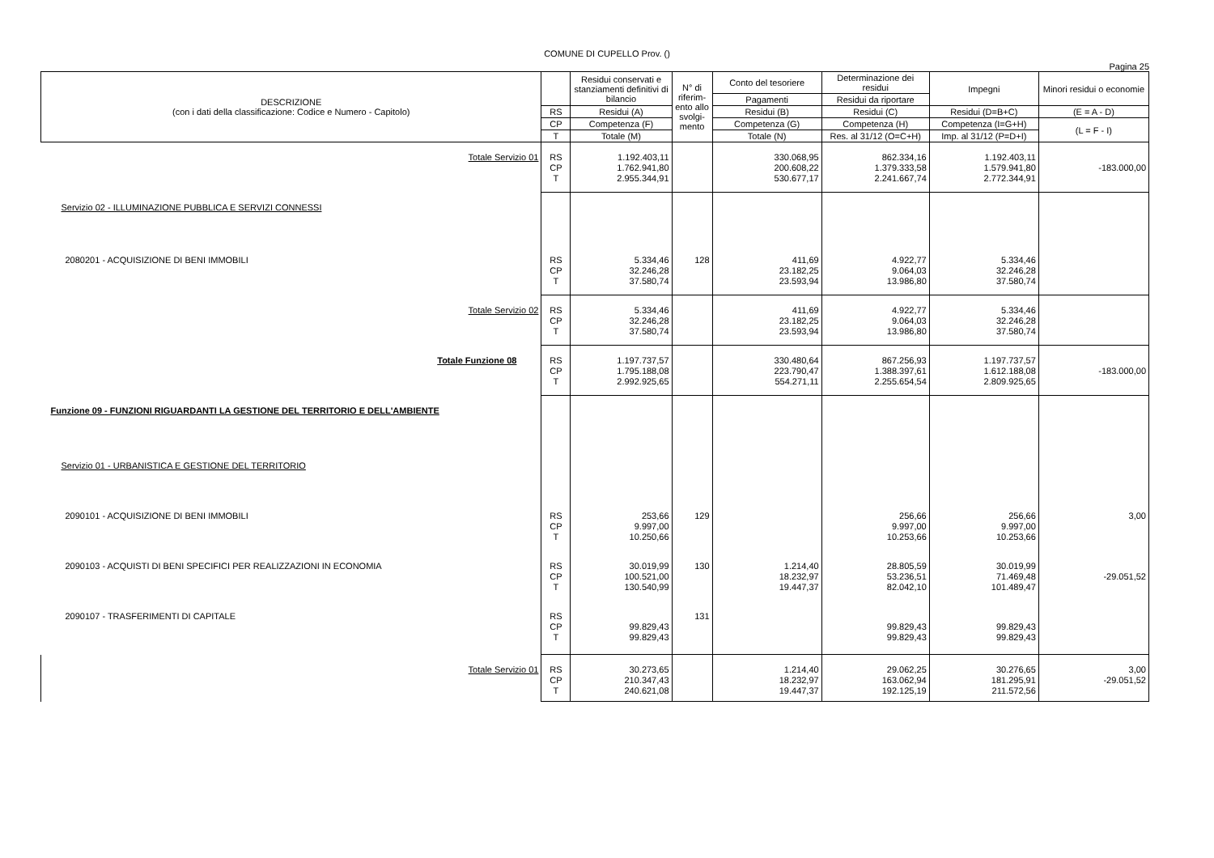COMUNE DI CUPELLO Prov. ()
Pagina 25
| DESCRIZIONE (con i dati della classificazione: Codice e Numero - Capitolo) | | Residui conservati e stanziamenti definitivi di bilancio | N° di riferim-ento allo svolgi-mento | Conto del tesoriere | Determinazione dei residui | Impegni | Minori residui o economie |
| --- | --- | --- | --- | --- | --- | --- | --- |
| | | | | Pagamenti | Residui da riportare | | |
| | RS | Residui (A) | | Residui (B) | Residui (C) | Residui (D=B+C) | (E = A - D) |
| | CP | Competenza (F) | | Competenza (G) | Competenza (H) | Competenza (I=G+H) | (L = F - I) |
| | T | Totale (M) | | Totale (N) | Res. al 31/12 (O=C+H) | Imp. al 31/12 (P=D+I) | |
| Totale Servizio 01 | RS CP T | 1.192.403,11 1.762.941,80 2.955.344,91 | | 330.068,95 200.608,22 530.677,17 | 862.334,16 1.379.333,58 2.241.667,74 | 1.192.403,11 1.579.941,80 2.772.344,91 | -183.000,00 |
| Servizio 02 - ILLUMINAZIONE PUBBLICA E SERVIZI CONNESSI | | | | | | | |
| 2080201 - ACQUISIZIONE DI BENI IMMOBILI | RS CP T | 5.334,46 32.246,28 37.580,74 | 128 | 411,69 23.182,25 23.593,94 | 4.922,77 9.064,03 13.986,80 | 5.334,46 32.246,28 37.580,74 | |
| Totale Servizio 02 | RS CP T | 5.334,46 32.246,28 37.580,74 | | 411,69 23.182,25 23.593,94 | 4.922,77 9.064,03 13.986,80 | 5.334,46 32.246,28 37.580,74 | |
| Totale Funzione 08 | RS CP T | 1.197.737,57 1.795.188,08 2.992.925,65 | | 330.480,64 223.790,47 554.271,11 | 867.256,93 1.388.397,61 2.255.654,54 | 1.197.737,57 1.612.188,08 2.809.925,65 | -183.000,00 |
| Funzione 09 - FUNZIONI RIGUARDANTI LA GESTIONE DEL TERRITORIO E DELL'AMBIENTE | | | | | | | |
| Servizio 01 - URBANISTICA E GESTIONE DEL TERRITORIO | | | | | | | |
| 2090101 - ACQUISIZIONE DI BENI IMMOBILI | RS CP T | 253,66 9.997,00 10.250,66 | 129 | | 256,66 9.997,00 10.253,66 | 256,66 9.997,00 10.253,66 | 3,00 |
| 2090103 - ACQUISTI DI BENI SPECIFICI PER REALIZZAZIONI IN ECONOMIA | RS CP T | 30.019,99 100.521,00 130.540,99 | 130 | 1.214,40 18.232,97 19.447,37 | 28.805,59 53.236,51 82.042,10 | 30.019,99 71.469,48 101.489,47 | -29.051,52 |
| 2090107 - TRASFERIMENTI DI CAPITALE | RS CP T | 99.829,43 99.829,43 | 131 | | 99.829,43 99.829,43 | 99.829,43 99.829,43 | |
| Totale Servizio 01 | RS CP T | 30.273,65 210.347,43 240.621,08 | | 1.214,40 18.232,97 19.447,37 | 29.062,25 163.062,94 192.125,19 | 30.276,65 181.295,91 211.572,56 | 3,00 -29.051,52 |